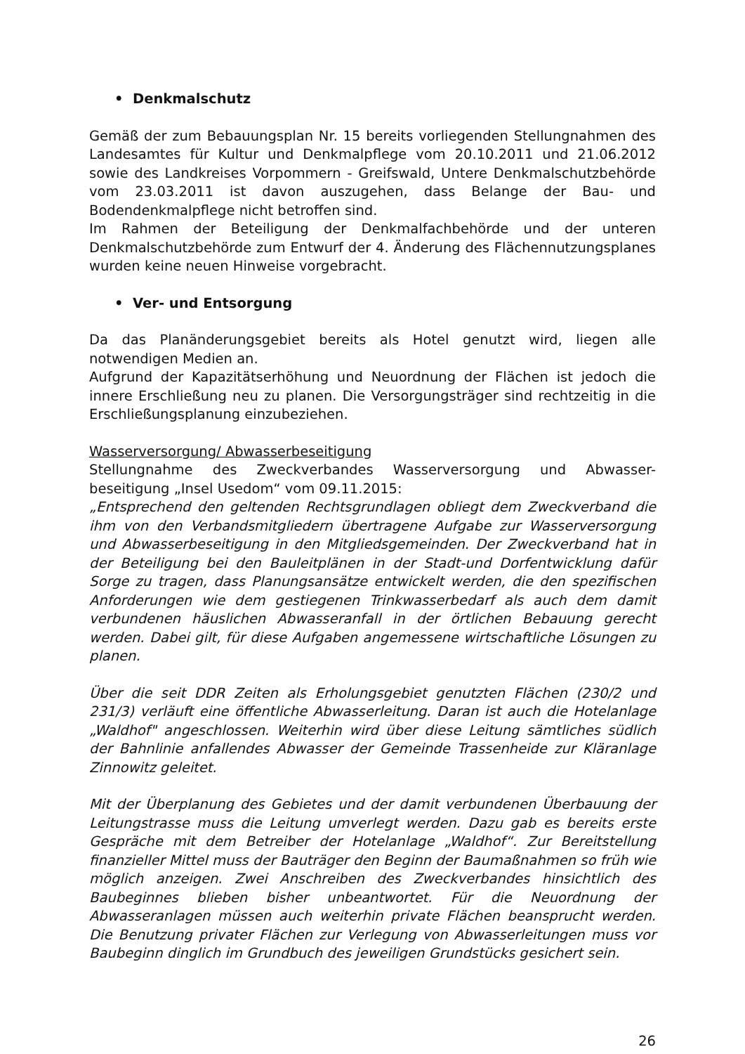• Denkmalschutz
Gemäß der zum Bebauungsplan Nr. 15 bereits vorliegenden Stellungnahmen des Landesamtes für Kultur und Denkmalpflege vom 20.10.2011 und 21.06.2012 sowie des Landkreises Vorpommern - Greifswald, Untere Denkmalschutzbehörde vom 23.03.2011 ist davon auszugehen, dass Belange der Bau- und Bodendenkmalpflege nicht betroffen sind.
Im Rahmen der Beteiligung der Denkmalfachbehörde und der unteren Denkmalschutzbehörde zum Entwurf der 4. Änderung des Flächennutzungsplanes wurden keine neuen Hinweise vorgebracht.
• Ver- und Entsorgung
Da das Planänderungsgebiet bereits als Hotel genutzt wird, liegen alle notwendigen Medien an.
Aufgrund der Kapazitätserhöhung und Neuordnung der Flächen ist jedoch die innere Erschließung neu zu planen. Die Versorgungsträger sind rechtzeitig in die Erschließungsplanung einzubeziehen.
Wasserversorgung/ Abwasserbeseitigung
Stellungnahme des Zweckverbandes Wasserversorgung und Abwasser-beseitigung „Insel Usedom“ vom 09.11.2015:
„Entsprechend den geltenden Rechtsgrundlagen obliegt dem Zweckverband die ihm von den Verbandsmitgliedern übertragene Aufgabe zur Wasserversorgung und Abwasserbeseitigung in den Mitgliedsgemeinden. Der Zweckverband hat in der Beteiligung bei den Bauleitplänen in der Stadt-und Dorfentwicklung dafür Sorge zu tragen, dass Planungsansätze entwickelt werden, die den spezifischen Anforderungen wie dem gestiegenen Trinkwasserbedarf als auch dem damit verbundenen häuslichen Abwasseranfall in der örtlichen Bebauung gerecht werden. Dabei gilt, für diese Aufgaben angemessene wirtschaftliche Lösungen zu planen.
Über die seit DDR Zeiten als Erholungsgebiet genutzten Flächen (230/2 und 231/3) verläuft eine öffentliche Abwasserleitung. Daran ist auch die Hotelanlage „Waldhof" angeschlossen. Weiterhin wird über diese Leitung sämtliches südlich der Bahnlinie anfallendes Abwasser der Gemeinde Trassenheide zur Kläranlage Zinnowitz geleitet.
Mit der Überplanung des Gebietes und der damit verbundenen Überbauung der Leitungstrasse muss die Leitung umverlegt werden. Dazu gab es bereits erste Gespräche mit dem Betreiber der Hotelanlage „Waldhof“. Zur Bereitstellung finanzieller Mittel muss der Bauträger den Beginn der Baumaßnahmen so früh wie möglich anzeigen. Zwei Anschreiben des Zweckverbandes hinsichtlich des Baubeginnes blieben bisher unbeantwortet. Für die Neuordnung der Abwasseranlagen müssen auch weiterhin private Flächen beansprucht werden. Die Benutzung privater Flächen zur Verlegung von Abwasserleitungen muss vor Baubeginn dinglich im Grundbuch des jeweiligen Grundstücks gesichert sein.
26